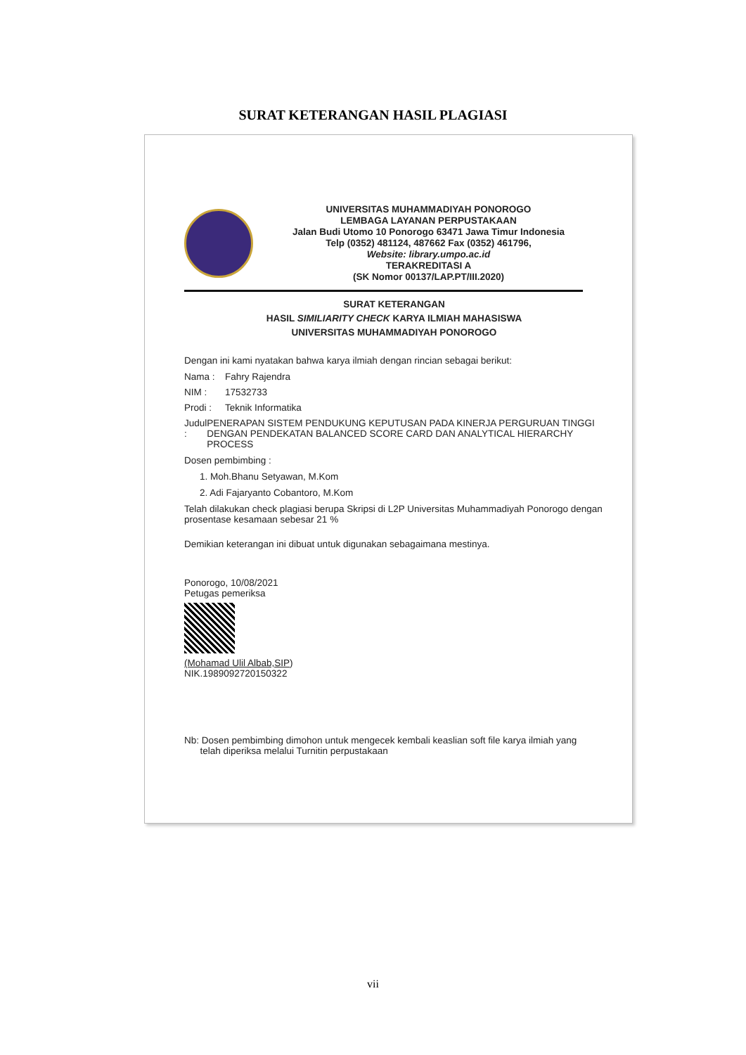SURAT KETERANGAN HASIL PLAGIASI
UNIVERSITAS MUHAMMADIYAH PONOROGO
LEMBAGA LAYANAN PERPUSTAKAAN
Jalan Budi Utomo 10 Ponorogo 63471 Jawa Timur Indonesia
Telp (0352) 481124, 487662 Fax (0352) 461796,
Website: library.umpo.ac.id
TERAKREDITASI A
(SK Nomor 00137/LAP.PT/III.2020)
SURAT KETERANGAN
HASIL SIMILIARITY CHECK KARYA ILMIAH MAHASISWA
UNIVERSITAS MUHAMMADIYAH PONOROGO
Dengan ini kami nyatakan bahwa karya ilmiah dengan rincian sebagai berikut:
Nama : Fahry Rajendra
NIM : 17532733
Prodi : Teknik Informatika
Judul : PENERAPAN SISTEM PENDUKUNG KEPUTUSAN PADA KINERJA PERGURUAN TINGGI DENGAN PENDEKATAN BALANCED SCORE CARD DAN ANALYTICAL HIERARCHY PROCESS
Dosen pembimbing :
1. Moh.Bhanu Setyawan, M.Kom
2. Adi Fajaryanto Cobantoro, M.Kom
Telah dilakukan check plagiasi berupa Skripsi di L2P Universitas Muhammadiyah Ponorogo dengan prosentase kesamaan sebesar 21 %
Demikian keterangan ini dibuat untuk digunakan sebagaimana mestinya.
Ponorogo, 10/08/2021
Petugas pemeriksa
(Mohamad Ulil Albab,SIP)
NIK.1989092720150322
Nb: Dosen pembimbing dimohon untuk mengecek kembali keaslian soft file karya ilmiah yang
telah diperiksa melalui Turnitin perpustakaan
vii